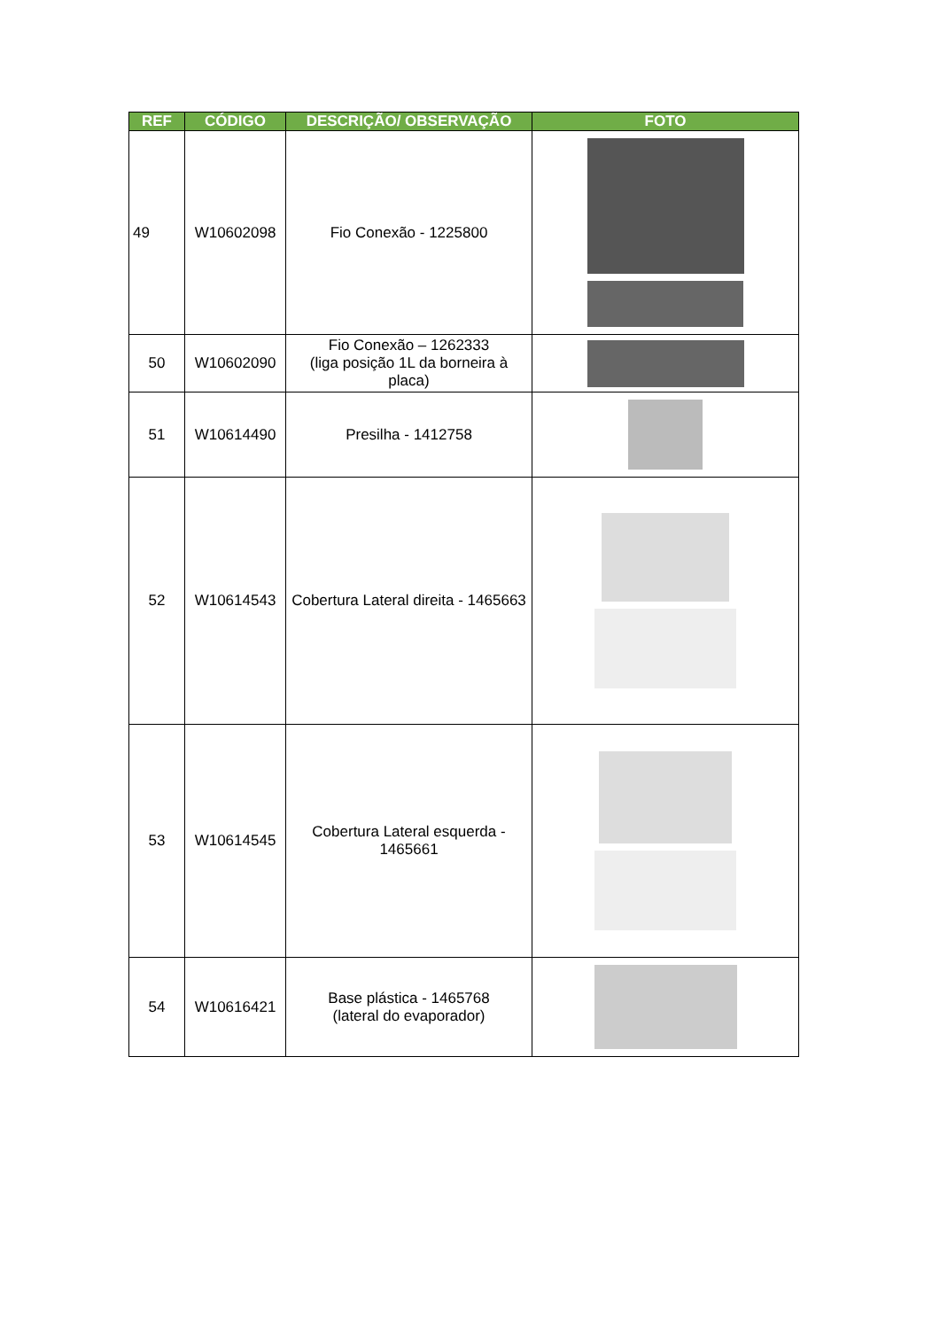| REF | CÓDIGO | DESCRIÇÃO/ OBSERVAÇÃO | FOTO |
| --- | --- | --- | --- |
| 49 | W10602098 | Fio Conexão - 1225800 | |
| 50 | W10602090 | Fio Conexão – 1262333 (liga posição 1L da borneira à placa) | |
| 51 | W10614490 | Presilha - 1412758 | |
| 52 | W10614543 | Cobertura Lateral direita - 1465663 | |
| 53 | W10614545 | Cobertura Lateral esquerda - 1465661 | |
| 54 | W10616421 | Base plástica - 1465768 (lateral do evaporador) | |